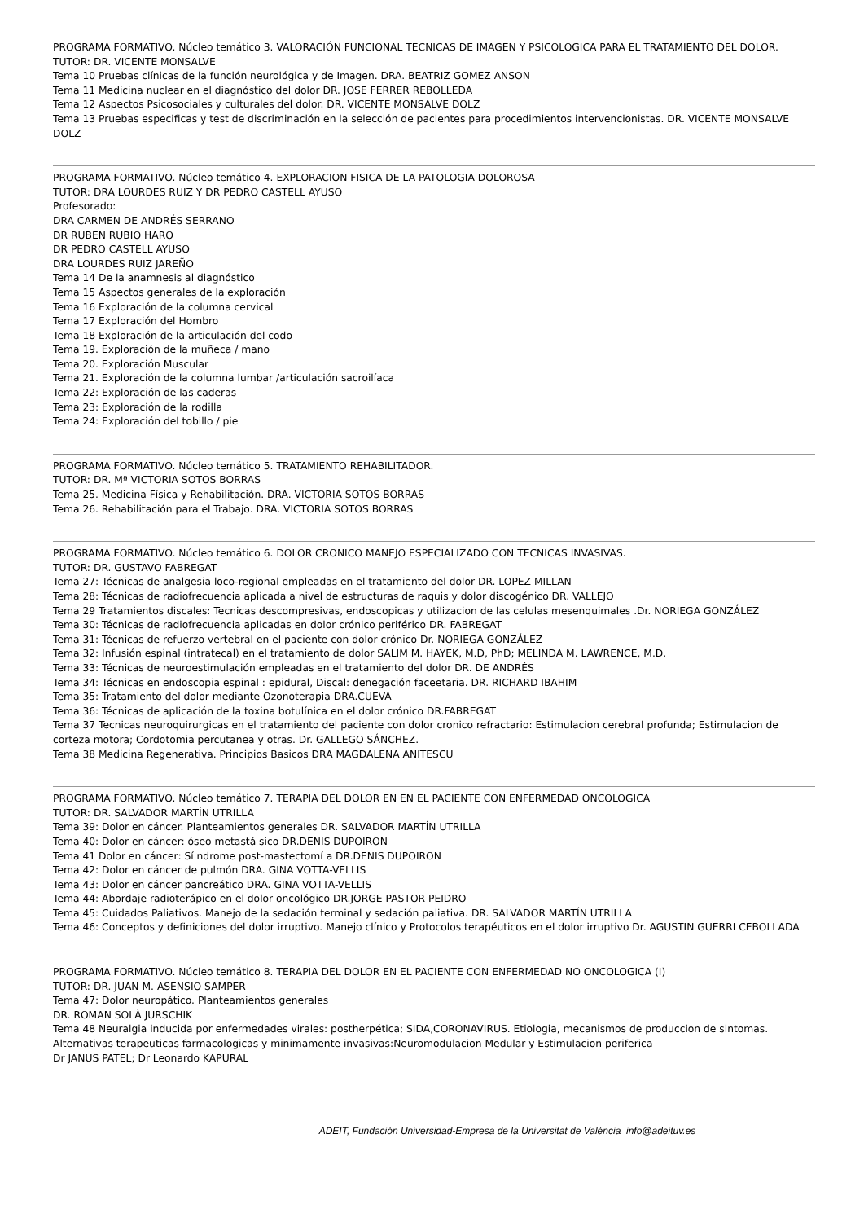PROGRAMA FORMATIVO. Núcleo temático 3. VALORACIÓN FUNCIONAL TECNICAS DE IMAGEN Y PSICOLOGICA PARA EL TRATAMIENTO DEL DOLOR. TUTOR: DR. VICENTE MONSALVE
Tema 10 Pruebas clínicas de la función neurológica y de Imagen. DRA. BEATRIZ GOMEZ ANSON
Tema 11 Medicina nuclear en el diagnóstico del dolor DR. JOSE FERRER REBOLLEDA
Tema 12 Aspectos Psicosociales y culturales del dolor. DR. VICENTE MONSALVE DOLZ
Tema 13 Pruebas especificas y test de discriminación en la selección de pacientes para procedimientos intervencionistas. DR. VICENTE MONSALVE DOLZ
PROGRAMA FORMATIVO. Núcleo temático 4. EXPLORACION FISICA DE LA PATOLOGIA DOLOROSA
TUTOR: DRA LOURDES RUIZ Y DR PEDRO CASTELL AYUSO
Profesorado:
DRA CARMEN DE ANDRÉS SERRANO
DR RUBEN RUBIO HARO
DR PEDRO CASTELL AYUSO
DRA LOURDES RUIZ JAREÑO
Tema 14 De la anamnesis al diagnóstico
Tema 15 Aspectos generales de la exploración
Tema 16 Exploración de la columna cervical
Tema 17 Exploración del Hombro
Tema 18 Exploración de la articulación del codo
Tema 19. Exploración de la muñeca / mano
Tema 20. Exploración Muscular
Tema 21. Exploración de la columna lumbar /articulación sacroilíaca
Tema 22: Exploración de las caderas
Tema 23: Exploración de la rodilla
Tema 24: Exploración del tobillo / pie
PROGRAMA FORMATIVO. Núcleo temático 5. TRATAMIENTO REHABILITADOR.
TUTOR: DR. Mª VICTORIA SOTOS BORRAS
Tema 25. Medicina Física y Rehabilitación. DRA. VICTORIA SOTOS BORRAS
Tema 26. Rehabilitación para el Trabajo. DRA. VICTORIA SOTOS BORRAS
PROGRAMA FORMATIVO. Núcleo temático 6. DOLOR CRONICO MANEJO ESPECIALIZADO CON TECNICAS INVASIVAS.
TUTOR: DR. GUSTAVO FABREGAT
Tema 27: Técnicas de analgesia loco-regional empleadas en el tratamiento del dolor DR. LOPEZ MILLAN
Tema 28: Técnicas de radiofrecuencia aplicada a nivel de estructuras de raquis y dolor discogénico DR. VALLEJO
Tema 29 Tratamientos discales: Tecnicas descompresivas, endoscopicas y utilizacion de las celulas mesenquimales .Dr. NORIEGA GONZÁLEZ
Tema 30: Técnicas de radiofrecuencia aplicadas en dolor crónico periférico DR. FABREGAT
Tema 31: Técnicas de refuerzo vertebral en el paciente con dolor crónico Dr. NORIEGA GONZÁLEZ
Tema 32: Infusión espinal (intratecal) en el tratamiento de dolor SALIM M. HAYEK, M.D, PhD; MELINDA M. LAWRENCE, M.D.
Tema 33: Técnicas de neuroestimulación empleadas en el tratamiento del dolor DR. DE ANDRÉS
Tema 34: Técnicas en endoscopia espinal : epidural, Discal: denegación faceetaria. DR. RICHARD IBAHIM
Tema 35: Tratamiento del dolor mediante Ozonoterapia DRA.CUEVA
Tema 36: Técnicas de aplicación de la toxina botulínica en el dolor crónico DR.FABREGAT
Tema 37 Tecnicas neuroquirurgicas en el tratamiento del paciente con dolor cronico refractario: Estimulacion cerebral profunda; Estimulacion de corteza motora; Cordotomia percutanea y otras. Dr. GALLEGO SÁNCHEZ.
Tema 38 Medicina Regenerativa. Principios Basicos DRA MAGDALENA ANITESCU
PROGRAMA FORMATIVO. Núcleo temático 7. TERAPIA DEL DOLOR EN EN EL PACIENTE CON ENFERMEDAD ONCOLOGICA
TUTOR: DR. SALVADOR MARTÍN UTRILLA
Tema 39: Dolor en cáncer. Planteamientos generales DR. SALVADOR MARTÍN UTRILLA
Tema 40: Dolor en cáncer: óseo metastá sico DR.DENIS DUPOIRON
Tema 41 Dolor en cáncer: Sí ndrome post-mastectomí a DR.DENIS DUPOIRON
Tema 42: Dolor en cáncer de pulmón DRA. GINA VOTTA-VELLIS
Tema 43: Dolor en cáncer pancreático DRA. GINA VOTTA-VELLIS
Tema 44: Abordaje radioterápico en el dolor oncológico DR.JORGE PASTOR PEIDRO
Tema 45: Cuidados Paliativos. Manejo de la sedación terminal y sedación paliativa. DR. SALVADOR MARTÍN UTRILLA
Tema 46: Conceptos y definiciones del dolor irruptivo. Manejo clínico y Protocolos terapéuticos en el dolor irruptivo Dr. AGUSTIN GUERRI CEBOLLADA
PROGRAMA FORMATIVO. Núcleo temático 8. TERAPIA DEL DOLOR EN EL PACIENTE CON ENFERMEDAD NO ONCOLOGICA (I)
TUTOR: DR. JUAN M. ASENSIO SAMPER
Tema 47: Dolor neuropático. Planteamientos generales
DR. ROMAN SOLÀ JURSCHIK
Tema 48 Neuralgia inducida por enfermedades virales: postherpética; SIDA,CORONAVIRUS. Etiologia, mecanismos de produccion de sintomas. Alternativas terapeuticas farmacologicas y minimamente invasivas:Neuromodulacion Medular y Estimulacion periferica
Dr JANUS PATEL; Dr Leonardo KAPURAL
ADEIT, Fundación Universidad-Empresa de la Universitat de València info@adeituv.es